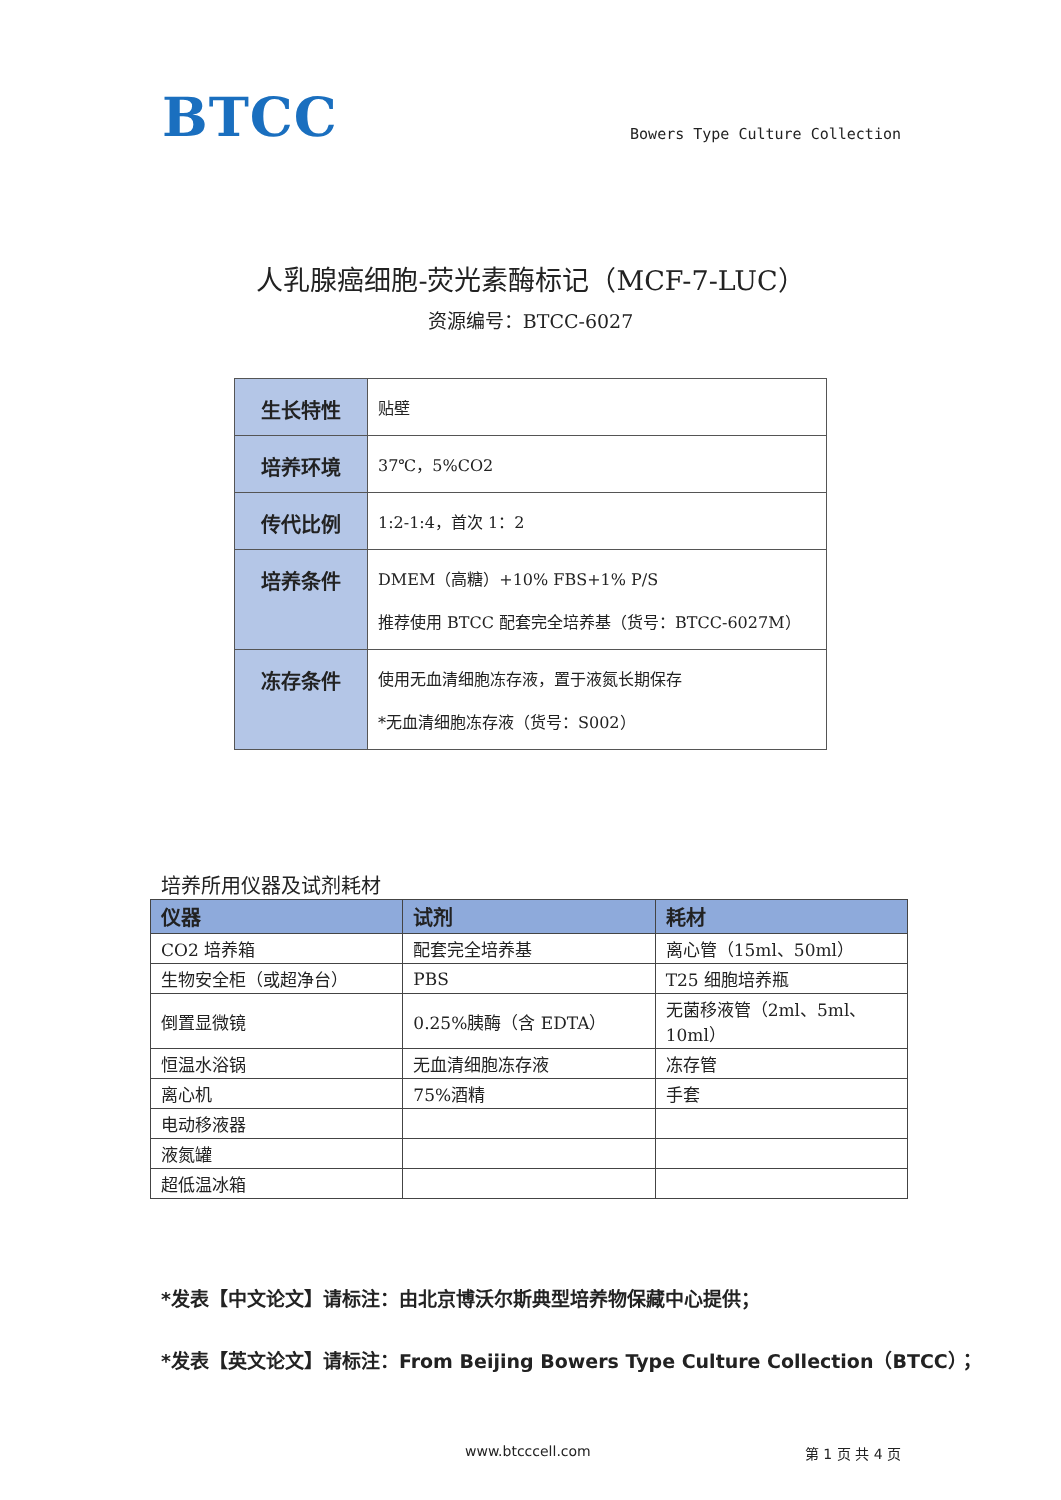BTCC
Bowers Type Culture Collection
人乳腺癌细胞-荧光素酶标记（MCF-7-LUC）
资源编号：BTCC-6027
| 生长特性 | 贴壁 |
| 培养环境 | 37℃，5%CO2 |
| 传代比例 | 1:2-1:4，首次 1：2 |
| 培养条件 | DMEM（高糖）+10% FBS+1% P/S 推荐使用 BTCC 配套完全培养基（货号：BTCC-6027M） |
| 冻存条件 | 使用无血清细胞冻存液，置于液氮长期保存 *无血清细胞冻存液（货号：S002） |
培养所用仪器及试剂耗材
| 仪器 | 试剂 | 耗材 |
| --- | --- | --- |
| CO2 培养箱 | 配套完全培养基 | 离心管（15ml、50ml） |
| 生物安全柜（或超净台） | PBS | T25 细胞培养瓶 |
| 倒置显微镜 | 0.25%胰酶（含 EDTA） | 无菌移液管（2ml、5ml、10ml） |
| 恒温水浴锅 | 无血清细胞冻存液 | 冻存管 |
| 离心机 | 75%酒精 | 手套 |
| 电动移液器 | | |
| 液氮罐 | | |
| 超低温冰箱 | | |
*发表【中文论文】请标注：由北京博沃尔斯典型培养物保藏中心提供；
*发表【英文论文】请标注：From Beijing Bowers Type Culture Collection（BTCC）；
www.btcccell.com 第 1 页 共 4 页